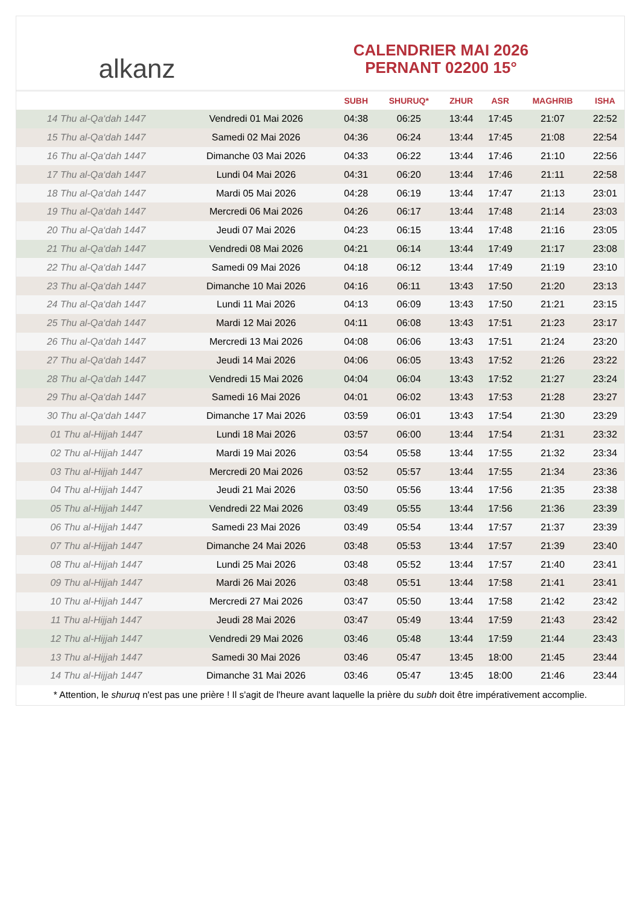alkanz
CALENDRIER MAI 2026
PERNANT 02200 15°
| | | SUBH | SHURUQ* | ZHUR | ASR | MAGHRIB | ISHA |
| --- | --- | --- | --- | --- | --- | --- | --- |
| 14 Thu al-Qa‘dah 1447 | Vendredi 01 Mai 2026 | 04:38 | 06:25 | 13:44 | 17:45 | 21:07 | 22:52 |
| 15 Thu al-Qa‘dah 1447 | Samedi 02 Mai 2026 | 04:36 | 06:24 | 13:44 | 17:45 | 21:08 | 22:54 |
| 16 Thu al-Qa‘dah 1447 | Dimanche 03 Mai 2026 | 04:33 | 06:22 | 13:44 | 17:46 | 21:10 | 22:56 |
| 17 Thu al-Qa‘dah 1447 | Lundi 04 Mai 2026 | 04:31 | 06:20 | 13:44 | 17:46 | 21:11 | 22:58 |
| 18 Thu al-Qa‘dah 1447 | Mardi 05 Mai 2026 | 04:28 | 06:19 | 13:44 | 17:47 | 21:13 | 23:01 |
| 19 Thu al-Qa‘dah 1447 | Mercredi 06 Mai 2026 | 04:26 | 06:17 | 13:44 | 17:48 | 21:14 | 23:03 |
| 20 Thu al-Qa‘dah 1447 | Jeudi 07 Mai 2026 | 04:23 | 06:15 | 13:44 | 17:48 | 21:16 | 23:05 |
| 21 Thu al-Qa‘dah 1447 | Vendredi 08 Mai 2026 | 04:21 | 06:14 | 13:44 | 17:49 | 21:17 | 23:08 |
| 22 Thu al-Qa‘dah 1447 | Samedi 09 Mai 2026 | 04:18 | 06:12 | 13:44 | 17:49 | 21:19 | 23:10 |
| 23 Thu al-Qa‘dah 1447 | Dimanche 10 Mai 2026 | 04:16 | 06:11 | 13:43 | 17:50 | 21:20 | 23:13 |
| 24 Thu al-Qa‘dah 1447 | Lundi 11 Mai 2026 | 04:13 | 06:09 | 13:43 | 17:50 | 21:21 | 23:15 |
| 25 Thu al-Qa‘dah 1447 | Mardi 12 Mai 2026 | 04:11 | 06:08 | 13:43 | 17:51 | 21:23 | 23:17 |
| 26 Thu al-Qa‘dah 1447 | Mercredi 13 Mai 2026 | 04:08 | 06:06 | 13:43 | 17:51 | 21:24 | 23:20 |
| 27 Thu al-Qa‘dah 1447 | Jeudi 14 Mai 2026 | 04:06 | 06:05 | 13:43 | 17:52 | 21:26 | 23:22 |
| 28 Thu al-Qa‘dah 1447 | Vendredi 15 Mai 2026 | 04:04 | 06:04 | 13:43 | 17:52 | 21:27 | 23:24 |
| 29 Thu al-Qa‘dah 1447 | Samedi 16 Mai 2026 | 04:01 | 06:02 | 13:43 | 17:53 | 21:28 | 23:27 |
| 30 Thu al-Qa‘dah 1447 | Dimanche 17 Mai 2026 | 03:59 | 06:01 | 13:43 | 17:54 | 21:30 | 23:29 |
| 01 Thu al-Hijjah 1447 | Lundi 18 Mai 2026 | 03:57 | 06:00 | 13:44 | 17:54 | 21:31 | 23:32 |
| 02 Thu al-Hijjah 1447 | Mardi 19 Mai 2026 | 03:54 | 05:58 | 13:44 | 17:55 | 21:32 | 23:34 |
| 03 Thu al-Hijjah 1447 | Mercredi 20 Mai 2026 | 03:52 | 05:57 | 13:44 | 17:55 | 21:34 | 23:36 |
| 04 Thu al-Hijjah 1447 | Jeudi 21 Mai 2026 | 03:50 | 05:56 | 13:44 | 17:56 | 21:35 | 23:38 |
| 05 Thu al-Hijjah 1447 | Vendredi 22 Mai 2026 | 03:49 | 05:55 | 13:44 | 17:56 | 21:36 | 23:39 |
| 06 Thu al-Hijjah 1447 | Samedi 23 Mai 2026 | 03:49 | 05:54 | 13:44 | 17:57 | 21:37 | 23:39 |
| 07 Thu al-Hijjah 1447 | Dimanche 24 Mai 2026 | 03:48 | 05:53 | 13:44 | 17:57 | 21:39 | 23:40 |
| 08 Thu al-Hijjah 1447 | Lundi 25 Mai 2026 | 03:48 | 05:52 | 13:44 | 17:57 | 21:40 | 23:41 |
| 09 Thu al-Hijjah 1447 | Mardi 26 Mai 2026 | 03:48 | 05:51 | 13:44 | 17:58 | 21:41 | 23:41 |
| 10 Thu al-Hijjah 1447 | Mercredi 27 Mai 2026 | 03:47 | 05:50 | 13:44 | 17:58 | 21:42 | 23:42 |
| 11 Thu al-Hijjah 1447 | Jeudi 28 Mai 2026 | 03:47 | 05:49 | 13:44 | 17:59 | 21:43 | 23:42 |
| 12 Thu al-Hijjah 1447 | Vendredi 29 Mai 2026 | 03:46 | 05:48 | 13:44 | 17:59 | 21:44 | 23:43 |
| 13 Thu al-Hijjah 1447 | Samedi 30 Mai 2026 | 03:46 | 05:47 | 13:45 | 18:00 | 21:45 | 23:44 |
| 14 Thu al-Hijjah 1447 | Dimanche 31 Mai 2026 | 03:46 | 05:47 | 13:45 | 18:00 | 21:46 | 23:44 |
* Attention, le shuruq n'est pas une prière ! Il s'agit de l'heure avant laquelle la prière du subh doit être impérativement accomplie.